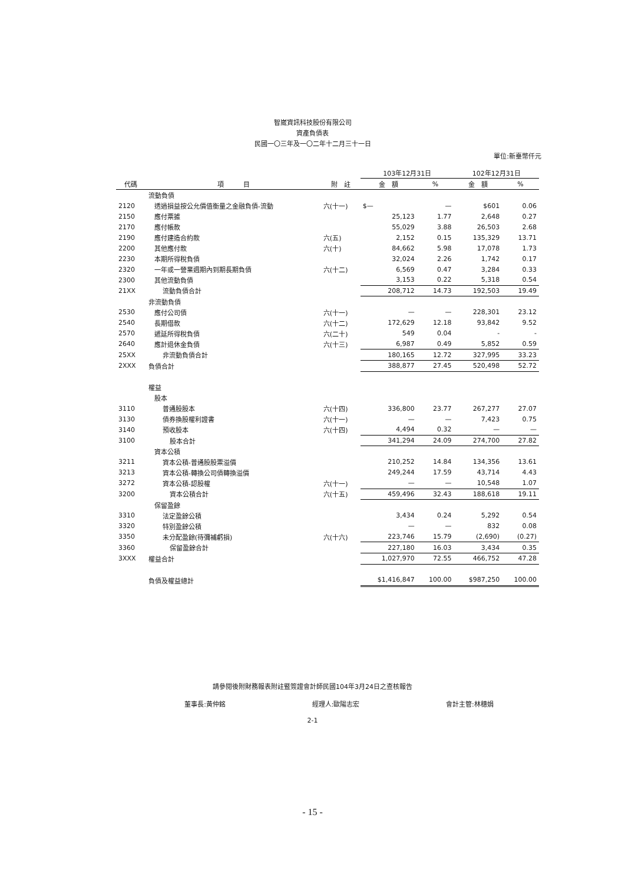智崴資訊科技股份有限公司
資產負債表
民國一〇三年及一〇二年十二月三十一日
單位:新臺幣仟元
| | | | 103年12月31日 | | 102年12月31日 | |
| --- | --- | --- | --- | --- | --- | --- |
| 代碼 | 項 目 | 附 註 | 金 額 | % | 金 額 | % |
| | 流動負債 | | | | | |
| 2120 | 透過損益按公允價值衡量之金融負債-流動 | 六(十一) | $— | — | $601 | 0.06 |
| 2150 | 應付票據 | | 25,123 | 1.77 | 2,648 | 0.27 |
| 2170 | 應付帳款 | | 55,029 | 3.88 | 26,503 | 2.68 |
| 2190 | 應付建造合約款 | 六(五) | 2,152 | 0.15 | 135,329 | 13.71 |
| 2200 | 其他應付款 | 六(十) | 84,662 | 5.98 | 17,078 | 1.73 |
| 2230 | 本期所得稅負債 | | 32,024 | 2.26 | 1,742 | 0.17 |
| 2320 | 一年或一營業週期內到期長期負債 | 六(十二) | 6,569 | 0.47 | 3,284 | 0.33 |
| 2300 | 其他流動負債 | | 3,153 | 0.22 | 5,318 | 0.54 |
| 21XX | 流動負債合計 | | 208,712 | 14.73 | 192,503 | 19.49 |
| | 非流動負債 | | | | | |
| 2530 | 應付公司債 | 六(十一) | — | — | 228,301 | 23.12 |
| 2540 | 長期借款 | 六(十二) | 172,629 | 12.18 | 93,842 | 9.52 |
| 2570 | 遞延所得稅負債 | 六(二十) | 549 | 0.04 | - | - |
| 2640 | 應計退休金負債 | 六(十三) | 6,987 | 0.49 | 5,852 | 0.59 |
| 25XX | 非流動負債合計 | | 180,165 | 12.72 | 327,995 | 33.23 |
| 2XXX | 負債合計 | | 388,877 | 27.45 | 520,498 | 52.72 |
| | 權益 | | | | | |
| | 股本 | | | | | |
| 3110 | 普通股股本 | 六(十四) | 336,800 | 23.77 | 267,277 | 27.07 |
| 3130 | 債券換股權利證書 | 六(十一) | — | — | 7,423 | 0.75 |
| 3140 | 預收股本 | 六(十四) | 4,494 | 0.32 | — | — |
| 3100 | 股本合計 | | 341,294 | 24.09 | 274,700 | 27.82 |
| | 資本公積 | | | | | |
| 3211 | 資本公積-普通股股票溢價 | | 210,252 | 14.84 | 134,356 | 13.61 |
| 3213 | 資本公積-轉換公司債轉換溢價 | | 249,244 | 17.59 | 43,714 | 4.43 |
| 3272 | 資本公積-認股權 | 六(十一) | — | — | 10,548 | 1.07 |
| 3200 | 資本公積合計 | 六(十五) | 459,496 | 32.43 | 188,618 | 19.11 |
| | 保留盈餘 | | | | | |
| 3310 | 法定盈餘公積 | | 3,434 | 0.24 | 5,292 | 0.54 |
| 3320 | 特別盈餘公積 | | — | — | 832 | 0.08 |
| 3350 | 未分配盈餘(待彌補虧損) | 六(十六) | 223,746 | 15.79 | (2,690) | (0.27) |
| 3360 | 保留盈餘合計 | | 227,180 | 16.03 | 3,434 | 0.35 |
| 3XXX | 權益合計 | | 1,027,970 | 72.55 | 466,752 | 47.28 |
| | 負債及權益總計 | | $1,416,847 | 100.00 | $987,250 | 100.00 |
請參閱後附財務報表附註暨簽證會計師民國104年3月24日之查核報告
董事長:黃仲銘 經理人:歐陽志宏 會計主管:林穗娟
2-1
- 15 -